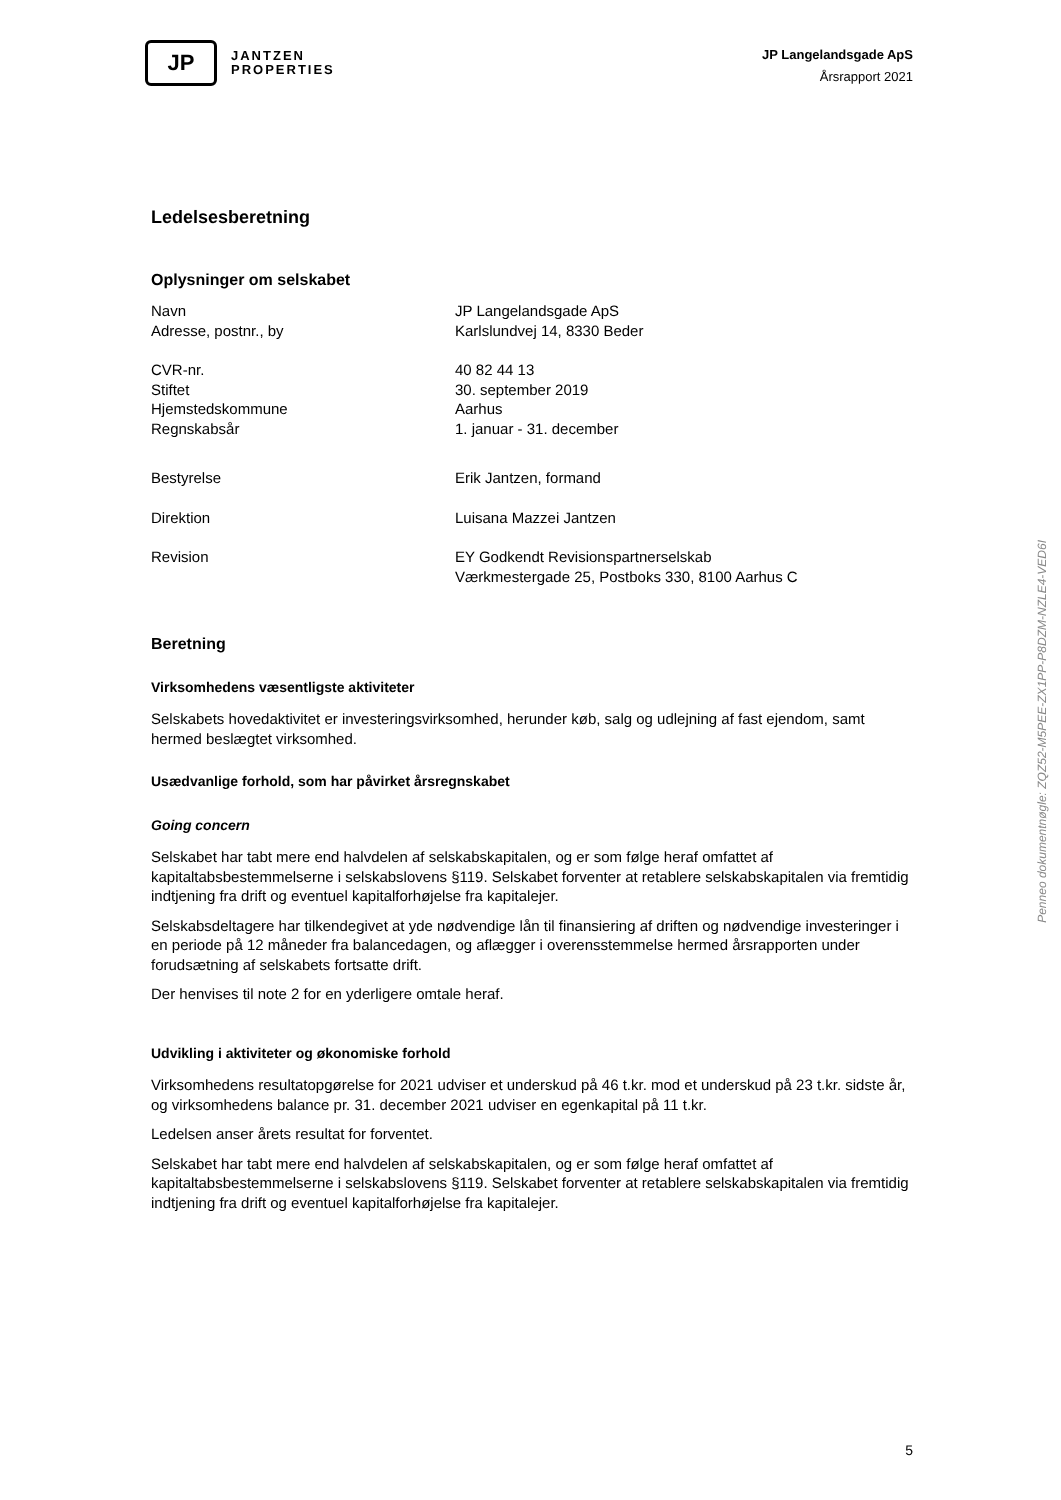JP
JANTZEN
PROPERTIES
JP Langelandsgade ApS
Årsrapport 2021
Ledelsesberetning
Oplysninger om selskabet
| Navn | JP Langelandsgade ApS |
| Adresse, postnr., by | Karlslundvej 14, 8330 Beder |
| CVR-nr. | 40 82 44 13 |
| Stiftet | 30. september 2019 |
| Hjemstedskommune | Aarhus |
| Regnskabsår | 1. januar - 31. december |
| Bestyrelse | Erik Jantzen, formand |
| Direktion | Luisana Mazzei Jantzen |
| Revision | EY Godkendt Revisionspartnerselskab Værkmestergade 25, Postboks 330, 8100 Aarhus C |
Beretning
Virksomhedens væsentligste aktiviteter
Selskabets hovedaktivitet er investeringsvirksomhed, herunder køb, salg og udlejning af fast ejendom, samt hermed beslægtet virksomhed.
Usædvanlige forhold, som har påvirket årsregnskabet
Going concern
Selskabet har tabt mere end halvdelen af selskabskapitalen, og er som følge heraf omfattet af kapitaltabsbestemmelserne i selskabslovens §119. Selskabet forventer at retablere selskabskapitalen via fremtidig indtjening fra drift og eventuel kapitalforhøjelse fra kapitalejer.
Selskabsdeltagere har tilkendegivet at yde nødvendige lån til finansiering af driften og nødvendige investeringer i en periode på 12 måneder fra balancedagen, og aflægger i overensstemmelse hermed årsrapporten under forudsætning af selskabets fortsatte drift.
Der henvises til note 2 for en yderligere omtale heraf.
Udvikling i aktiviteter og økonomiske forhold
Virksomhedens resultatopgørelse for 2021 udviser et underskud på 46 t.kr. mod et underskud på 23 t.kr. sidste år, og virksomhedens balance pr. 31. december 2021 udviser en egenkapital på 11 t.kr.
Ledelsen anser årets resultat for forventet.
Selskabet har tabt mere end halvdelen af selskabskapitalen, og er som følge heraf omfattet af kapitaltabsbestemmelserne i selskabslovens §119. Selskabet forventer at retablere selskabskapitalen via fremtidig indtjening fra drift og eventuel kapitalforhøjelse fra kapitalejer.
Penneo dokumentnøgle: ZQZ52-M5PEE-ZX1PP-P8DZM-NZLE4-VED6I
5